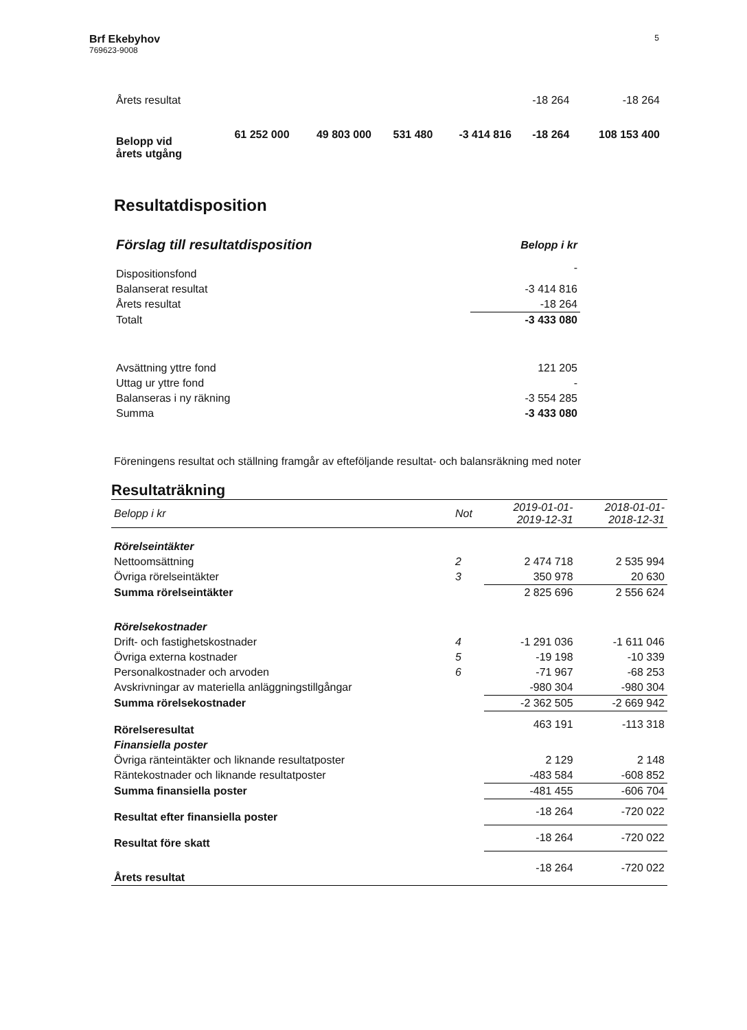Brf Ekebyhov
769623-9008
5
| Årets resultat | | | | | -18 264 | -18 264 |
| Belopp vid årets utgång | 61 252 000 | 49 803 000 | 531 480 | -3 414 816 | -18 264 | 108 153 400 |
Resultatdisposition
| Förslag till resultatdisposition | Belopp i kr |
| Dispositionsfond | - |
| Balanserat resultat | -3 414 816 |
| Årets resultat | -18 264 |
| Totalt | -3 433 080 |
| Avsättning yttre fond | 121 205 |
| Uttag ur yttre fond | - |
| Balanseras i ny räkning | -3 554 285 |
| Summa | -3 433 080 |
Föreningens resultat och ställning framgår av efteföljande resultat- och balansräkning med noter
Resultaträkning
| Belopp i kr | Not | 2019-01-01- 2019-12-31 | 2018-01-01- 2018-12-31 |
| Rörelseintäkter | | | |
| Nettoomsättning | 2 | 2 474 718 | 2 535 994 |
| Övriga rörelseintäkter | 3 | 350 978 | 20 630 |
| Summa rörelseintäkter | | 2 825 696 | 2 556 624 |
| Rörelsekostnader | | | |
| Drift- och fastighetskostnader | 4 | -1 291 036 | -1 611 046 |
| Övriga externa kostnader | 5 | -19 198 | -10 339 |
| Personalkostnader och arvoden | 6 | -71 967 | -68 253 |
| Avskrivningar av materiella anläggningstillgångar | | -980 304 | -980 304 |
| Summa rörelsekostnader | | -2 362 505 | -2 669 942 |
| Rörelseresultat | | 463 191 | -113 318 |
| Finansiella poster | | | |
| Övriga ränteintäkter och liknande resultatposter | | 2 129 | 2 148 |
| Räntekostnader och liknande resultatposter | | -483 584 | -608 852 |
| Summa finansiella poster | | -481 455 | -606 704 |
| Resultat efter finansiella poster | | -18 264 | -720 022 |
| Resultat före skatt | | -18 264 | -720 022 |
| Årets resultat | | -18 264 | -720 022 |